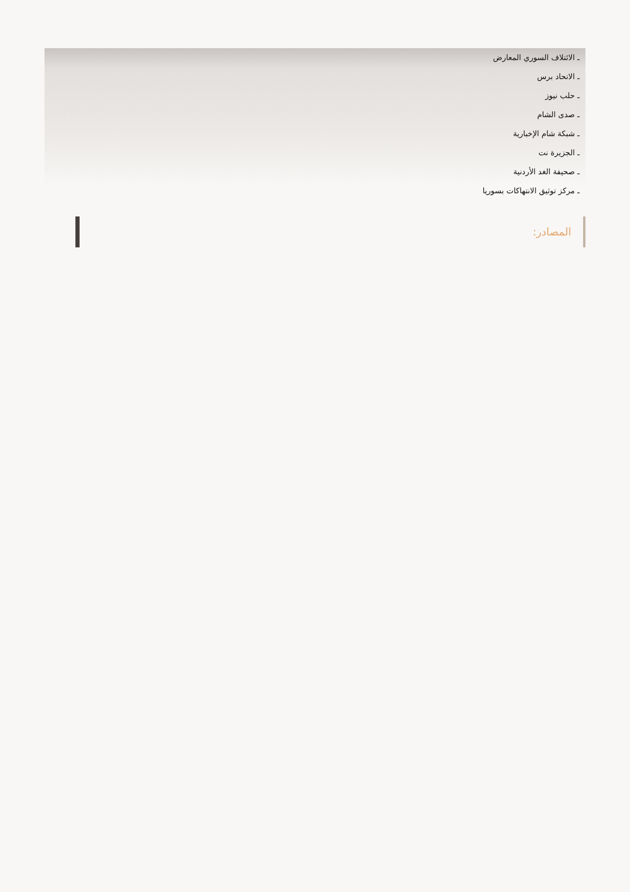ـ الائتلاف السوري المعارض
ـ الاتحاد برس
ـ حلب نيوز
ـ صدى الشام
ـ شبكة شام الإخبارية
ـ الجزيرة نت
ـ صحيفة الغد الأردنية
ـ مركز توثيق الانتهاكات بسوريا
المصادر: